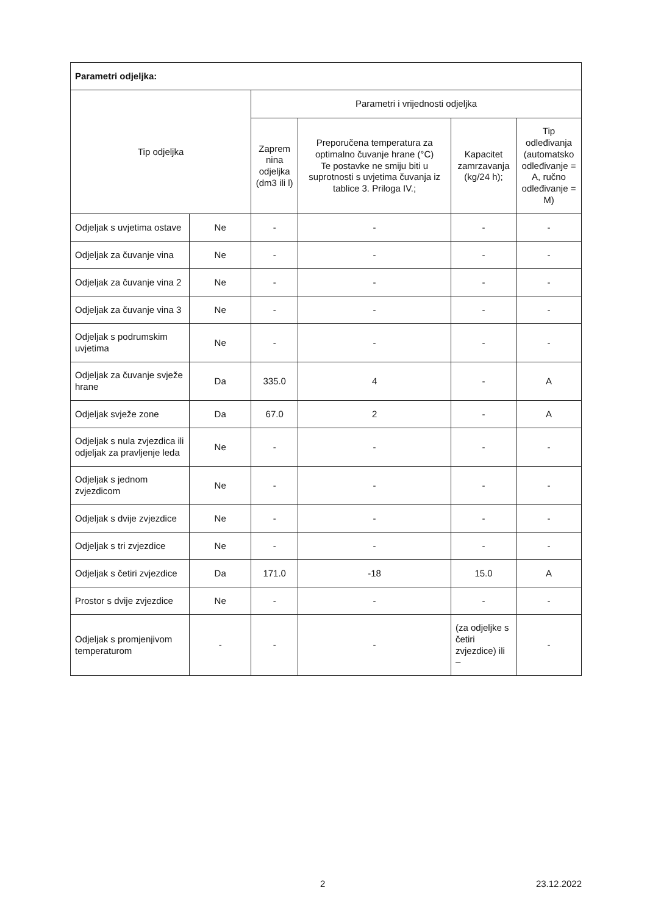| Parametri odjeljka: | | | | | |
| --- | --- | --- | --- | --- | --- |
| Tip odjeljka | | Parametri i vrijednosti odjeljka | | | |
| | | Zaprem nina odjeljka (dm3 ili l) | Preporučena temperatura za optimalno čuvanje hrane (°C) Te postavke ne smiju biti u suprotnosti s uvjetima čuvanja iz tablice 3. Priloga IV.; | Kapacitet zamrzavanja (kg/24 h); | Tip odleđivanja (automatsko odleđivanje = A, ručno odleđivanje = M) |
| Odjeljak s uvjetima ostave | Ne | - | - | - | - |
| Odjeljak za čuvanje vina | Ne | - | - | - | - |
| Odjeljak za čuvanje vina 2 | Ne | - | - | - | - |
| Odjeljak za čuvanje vina 3 | Ne | - | - | - | - |
| Odjeljak s podrumskim uvjetima | Ne | - | - | - | - |
| Odjeljak za čuvanje svježe hrane | Da | 335.0 | 4 | - | A |
| Odjeljak svježe zone | Da | 67.0 | 2 | - | A |
| Odjeljak s nula zvjezdica ili odjeljak za pravljenje leda | Ne | - | - | - | - |
| Odjeljak s jednom zvjezdicom | Ne | - | - | - | - |
| Odjeljak s dvije zvjezdice | Ne | - | - | - | - |
| Odjeljak s tri zvjezdice | Ne | - | - | - | - |
| Odjeljak s četiri zvjezdice | Da | 171.0 | -18 | 15.0 | A |
| Prostor s dvije zvjezdice | Ne | - | - | - | - |
| Odjeljak s promjenjivom temperaturom | - | - | - | (za odjeljke s četiri zvjezdice) ili – | - |
2 23.12.2022